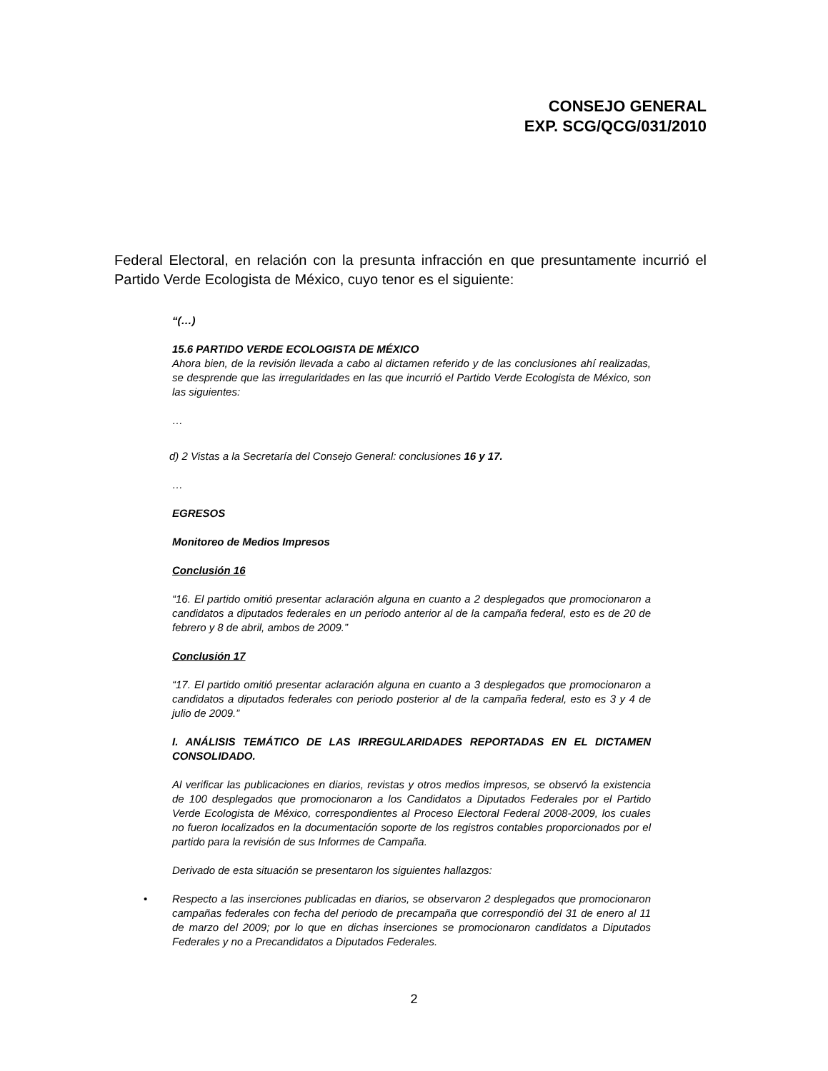CONSEJO GENERAL
EXP. SCG/QCG/031/2010
Federal Electoral, en relación con la presunta infracción en que presuntamente incurrió el Partido Verde Ecologista de México, cuyo tenor es el siguiente:
“(…)
15.6 PARTIDO VERDE ECOLOGISTA DE MÉXICO
Ahora bien, de la revisión llevada a cabo al dictamen referido y de las conclusiones ahí realizadas, se desprende que las irregularidades en las que incurrió el Partido Verde Ecologista de México, son las siguientes:
…
d) 2 Vistas a la Secretaría del Consejo General: conclusiones 16 y 17.
…
EGRESOS
Monitoreo de Medios Impresos
Conclusión 16
“16. El partido omitió presentar aclaración alguna en cuanto a 2 desplegados que promocionaron a candidatos a diputados federales en un periodo anterior al de la campaña federal, esto es de 20 de febrero y 8 de abril, ambos de 2009.”
Conclusión 17
“17. El partido omitió presentar aclaración alguna en cuanto a 3 desplegados que promocionaron a candidatos a diputados federales con periodo posterior al de la campaña federal, esto es 3 y 4 de julio de 2009.”
I. ANÁLISIS TEMÁTICO DE LAS IRREGULARIDADES REPORTADAS EN EL DICTAMEN CONSOLIDADO.
Al verificar las publicaciones en diarios, revistas y otros medios impresos, se observó la existencia de 100 desplegados que promocionaron a los Candidatos a Diputados Federales por el Partido Verde Ecologista de México, correspondientes al Proceso Electoral Federal 2008-2009, los cuales no fueron localizados en la documentación soporte de los registros contables proporcionados por el partido para la revisión de sus Informes de Campaña.
Derivado de esta situación se presentaron los siguientes hallazgos:
• Respecto a las inserciones publicadas en diarios, se observaron 2 desplegados que promocionaron campañas federales con fecha del periodo de precampaña que correspondió del 31 de enero al 11 de marzo del 2009; por lo que en dichas inserciones se promocionaron candidatos a Diputados Federales y no a Precandidatos a Diputados Federales.
2